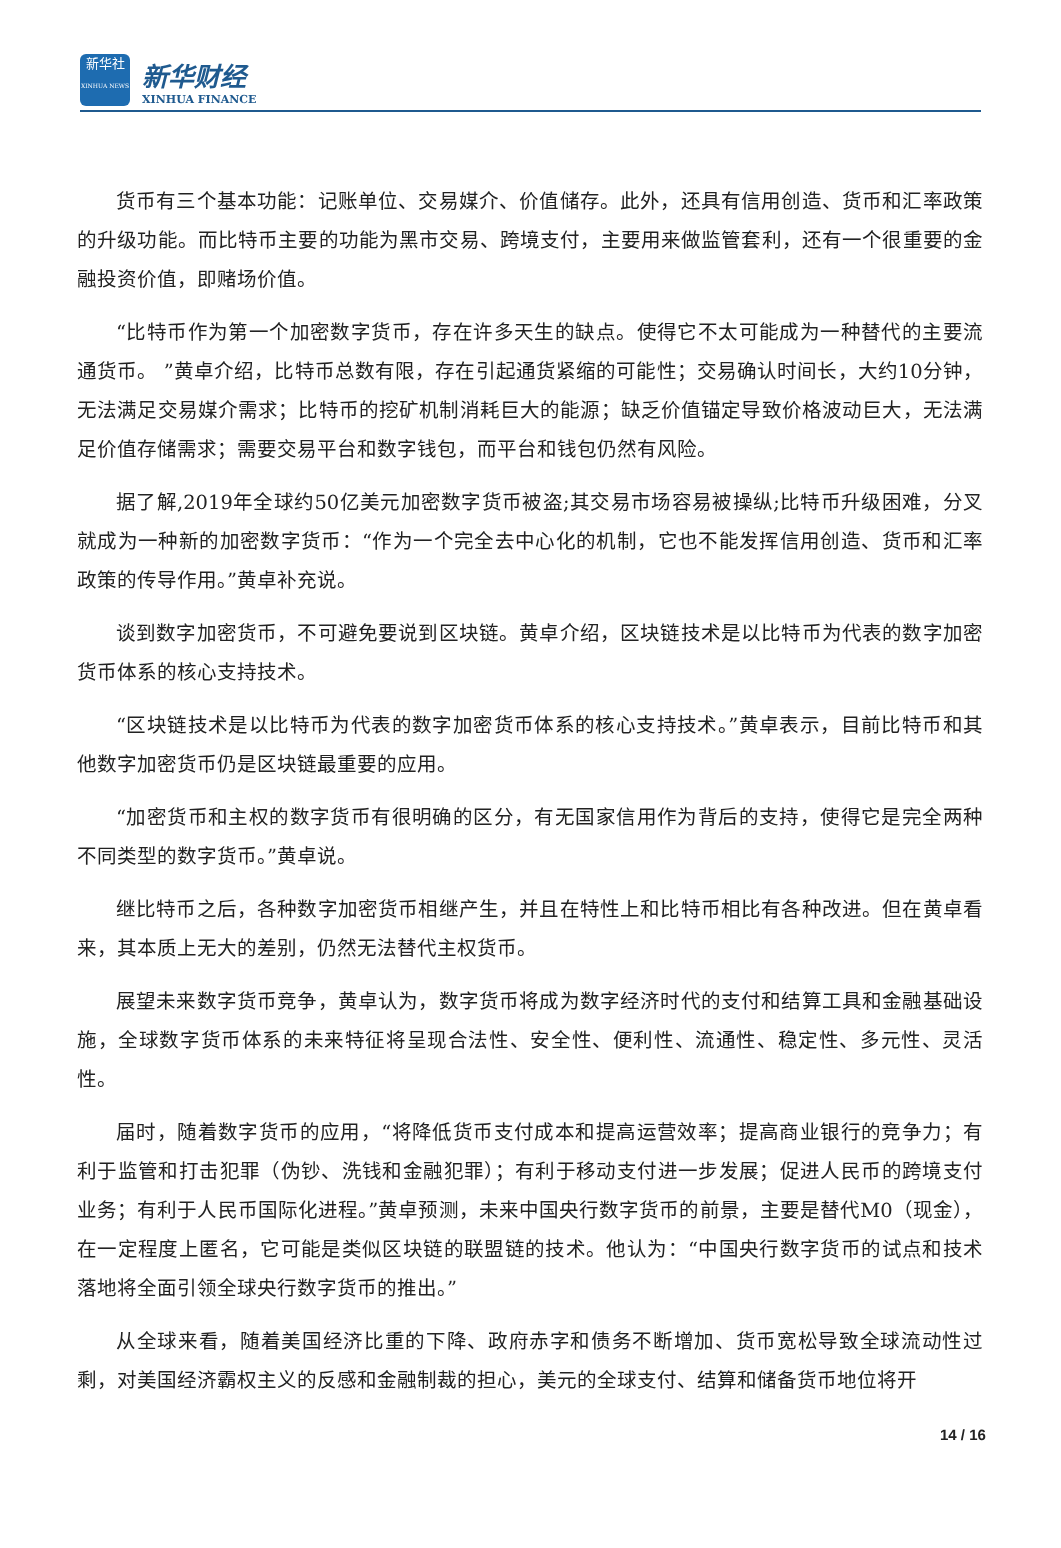新华社
XINHUA NEWS
新华财经
XINHUA FINANCE
货币有三个基本功能：记账单位、交易媒介、价值储存。此外，还具有信用创造、货币和汇率政策的升级功能。而比特币主要的功能为黑市交易、跨境支付，主要用来做监管套利，还有一个很重要的金融投资价值，即赌场价值。
“比特币作为第一个加密数字货币，存在许多天生的缺点。使得它不太可能成为一种替代的主要流通货币。 ”黄卓介绍，比特币总数有限，存在引起通货紧缩的可能性；交易确认时间长，大约10分钟，无法满足交易媒介需求；比特币的挖矿机制消耗巨大的能源；缺乏价值锚定导致价格波动巨大，无法满足价值存储需求；需要交易平台和数字钱包，而平台和钱包仍然有风险。
据了解,2019年全球约50亿美元加密数字货币被盗;其交易市场容易被操纵;比特币升级困难，分叉就成为一种新的加密数字货币：“作为一个完全去中心化的机制，它也不能发挥信用创造、货币和汇率政策的传导作用。”黄卓补充说。
谈到数字加密货币，不可避免要说到区块链。黄卓介绍，区块链技术是以比特币为代表的数字加密货币体系的核心支持技术。
“区块链技术是以比特币为代表的数字加密货币体系的核心支持技术。”黄卓表示，目前比特币和其他数字加密货币仍是区块链最重要的应用。
“加密货币和主权的数字货币有很明确的区分，有无国家信用作为背后的支持，使得它是完全两种不同类型的数字货币。”黄卓说。
继比特币之后，各种数字加密货币相继产生，并且在特性上和比特币相比有各种改进。但在黄卓看来，其本质上无大的差别，仍然无法替代主权货币。
展望未来数字货币竞争，黄卓认为，数字货币将成为数字经济时代的支付和结算工具和金融基础设施，全球数字货币体系的未来特征将呈现合法性、安全性、便利性、流通性、稳定性、多元性、灵活性。
届时，随着数字货币的应用，“将降低货币支付成本和提高运营效率；提高商业银行的竞争力；有利于监管和打击犯罪（伪钞、洗钱和金融犯罪）；有利于移动支付进一步发展；促进人民币的跨境支付业务；有利于人民币国际化进程。”黄卓预测，未来中国央行数字货币的前景，主要是替代M0（现金），在一定程度上匿名，它可能是类似区块链的联盟链的技术。他认为：“中国央行数字货币的试点和技术落地将全面引领全球央行数字货币的推出。”
从全球来看，随着美国经济比重的下降、政府赤字和债务不断增加、货币宽松导致全球流动性过剩，对美国经济霸权主义的反感和金融制裁的担心，美元的全球支付、结算和储备货币地位将开
14 / 16